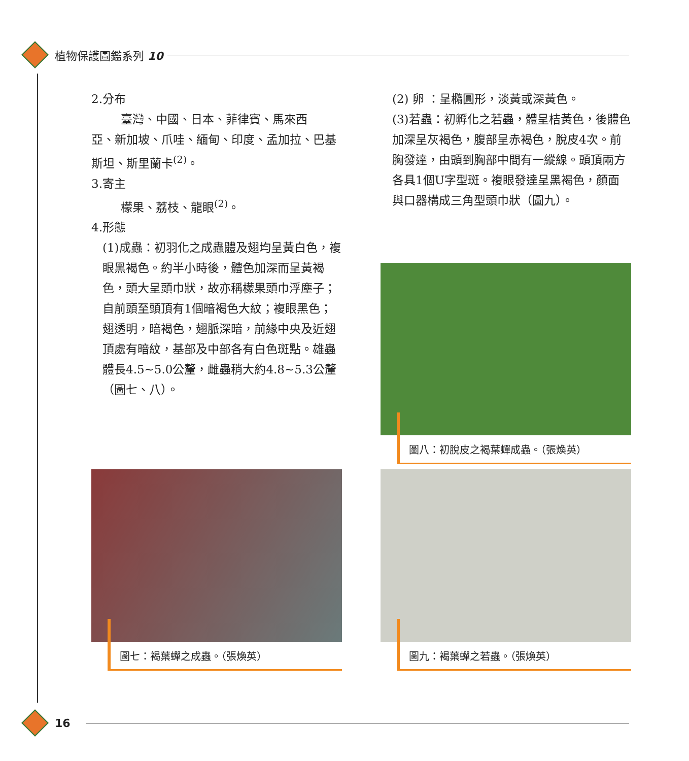植物保護圖鑑系列 10
2.分布
臺灣、中國、日本、菲律賓、馬來西
亞、新加坡、爪哇、緬甸、印度、孟加拉、巴基斯坦、斯里蘭卡<sup>(2)</sup>。
3.寄主
檬果、荔枝、龍眼<sup>(2)</sup>。
4.形態
(1)成蟲：初羽化之成蟲體及翅均呈黃白色，複眼黑褐色。約半小時後，體色加深而呈黃褐色，頭大呈頭巾狀，故亦稱檬果頭巾浮塵子；自前頭至頭頂有1個暗褐色大紋；複眼黑色；翅透明，暗褐色，翅脈深暗，前緣中央及近翅頂處有暗紋，基部及中部各有白色斑點。雄蟲體長4.5~5.0公釐，雌蟲稍大約4.8~5.3公釐（圖七、八）。
(2) 卵 ：呈橢圓形，淡黃或深黃色。
(3)若蟲：初孵化之若蟲，體呈桔黃色，後體色加深呈灰褐色，腹部呈赤褐色，脫皮4次。前胸發達，由頭到胸部中間有一縱線。頭頂兩方各具1個U字型斑。複眼發達呈黑褐色，顏面與口器構成三角型頭巾狀（圖九）。
圖八：初脫皮之褐葉蟬成蟲。（張煥英）
圖七：褐葉蟬之成蟲。（張煥英） 圖九：褐葉蟬之若蟲。（張煥英）
16